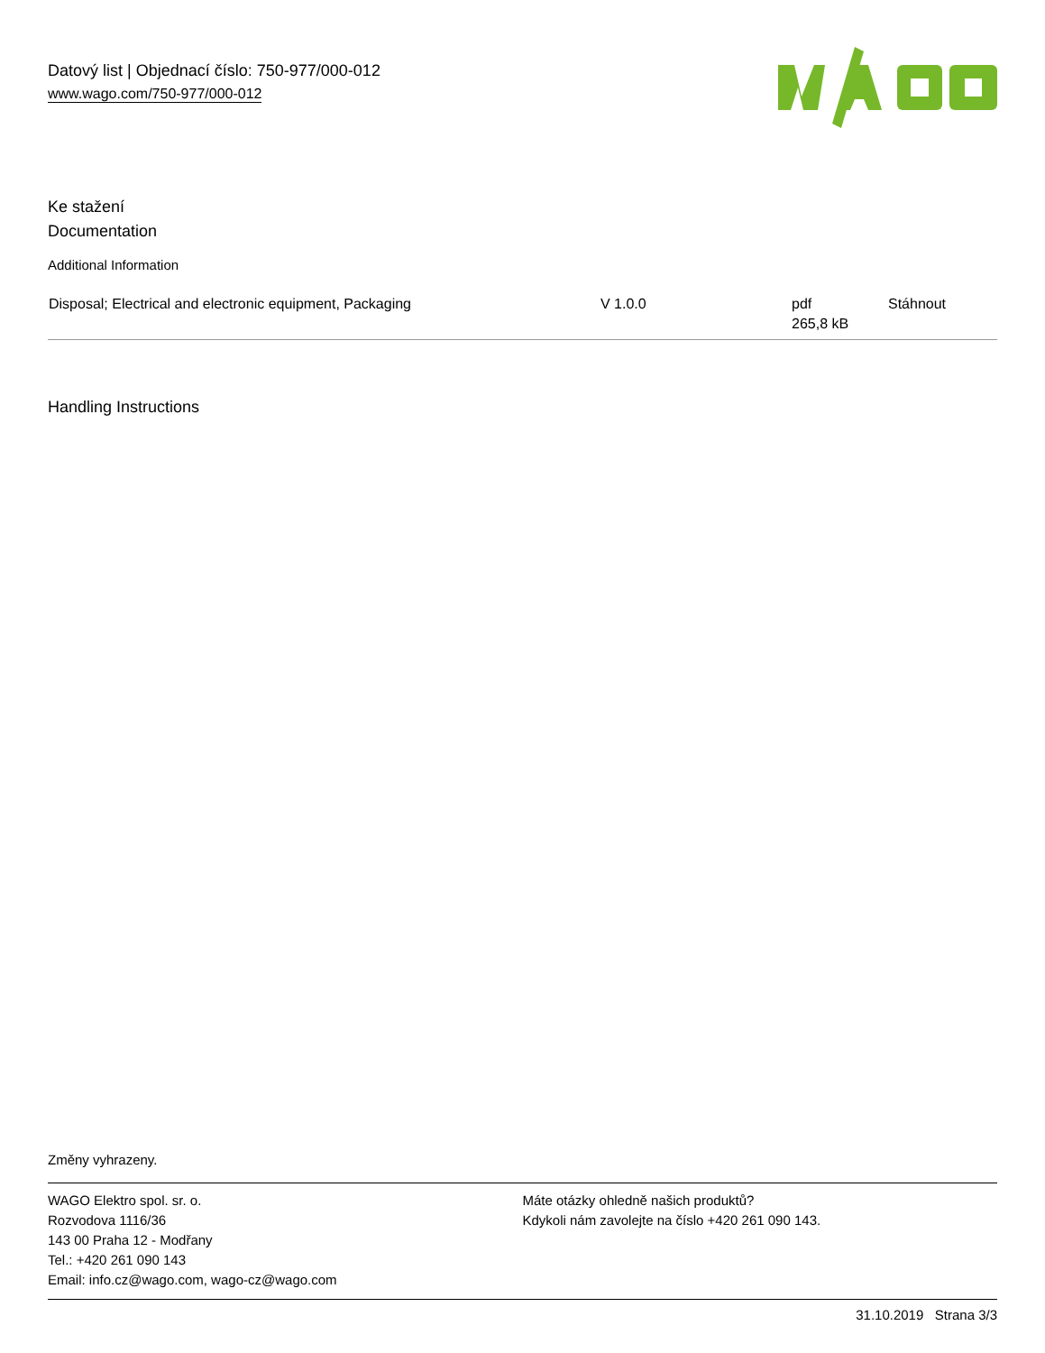Datový list | Objednací číslo: 750-977/000-012
www.wago.com/750-977/000-012
Ke stažení
Documentation
Additional Information
| Disposal; Electrical and electronic equipment, Packaging | V 1.0.0 | pdf 265,8 kB | Stáhnout |
Handling Instructions
Změny vyhrazeny.
WAGO Elektro spol. sr. o.
Rozvodova 1116/36
143 00 Praha 12 - Modřany
Tel.: +420 261 090 143
Email: info.cz@wago.com, wago-cz@wago.com
Máte otázky ohledně našich produktů?
Kdykoli nám zavolejte na číslo +420 261 090 143.
31.10.2019 Strana 3/3